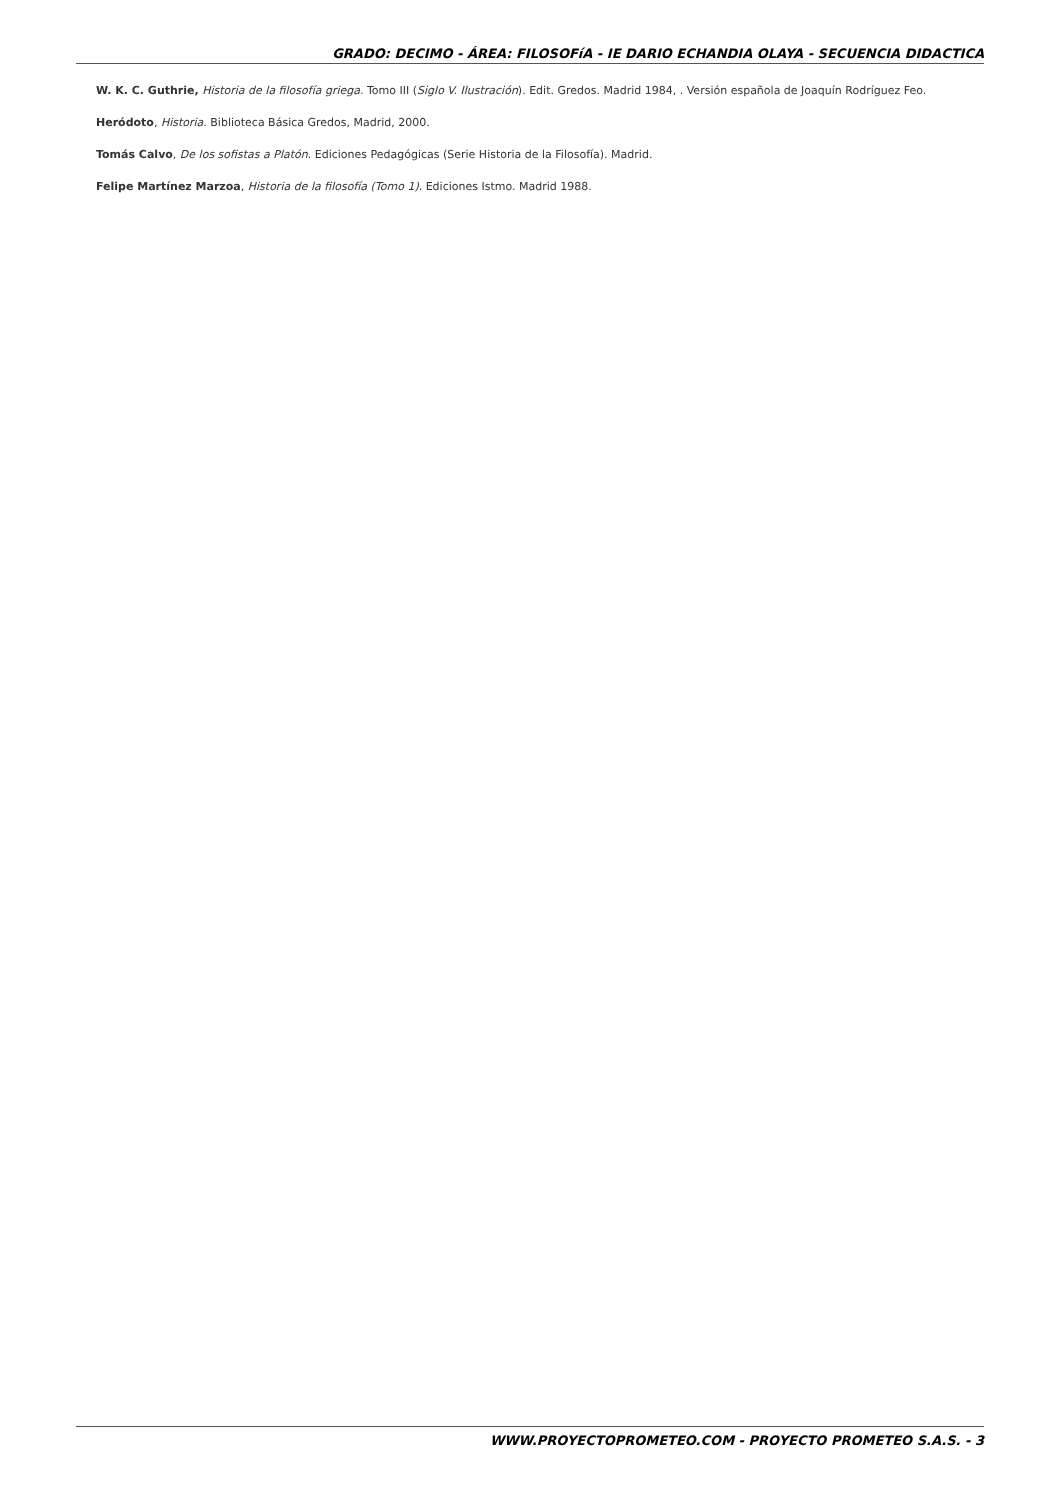GRADO: DECIMO - ÁREA: FILOSOFíA - IE DARIO ECHANDIA OLAYA - SECUENCIA DIDACTICA
W. K. C. Guthrie, Historia de la filosofía griega. Tomo III (Siglo V. Ilustración). Edit. Gredos. Madrid 1984, . Versión española de Joaquín Rodríguez Feo.
Heródoto, Historia. Biblioteca Básica Gredos, Madrid, 2000.
Tomás Calvo, De los sofistas a Platón. Ediciones Pedagógicas (Serie Historia de la Filosofía). Madrid.
Felipe Martínez Marzoa, Historia de la filosofía (Tomo 1). Ediciones Istmo. Madrid 1988.
WWW.PROYECTOPROMETEO.COM - PROYECTO PROMETEO S.A.S. - 3